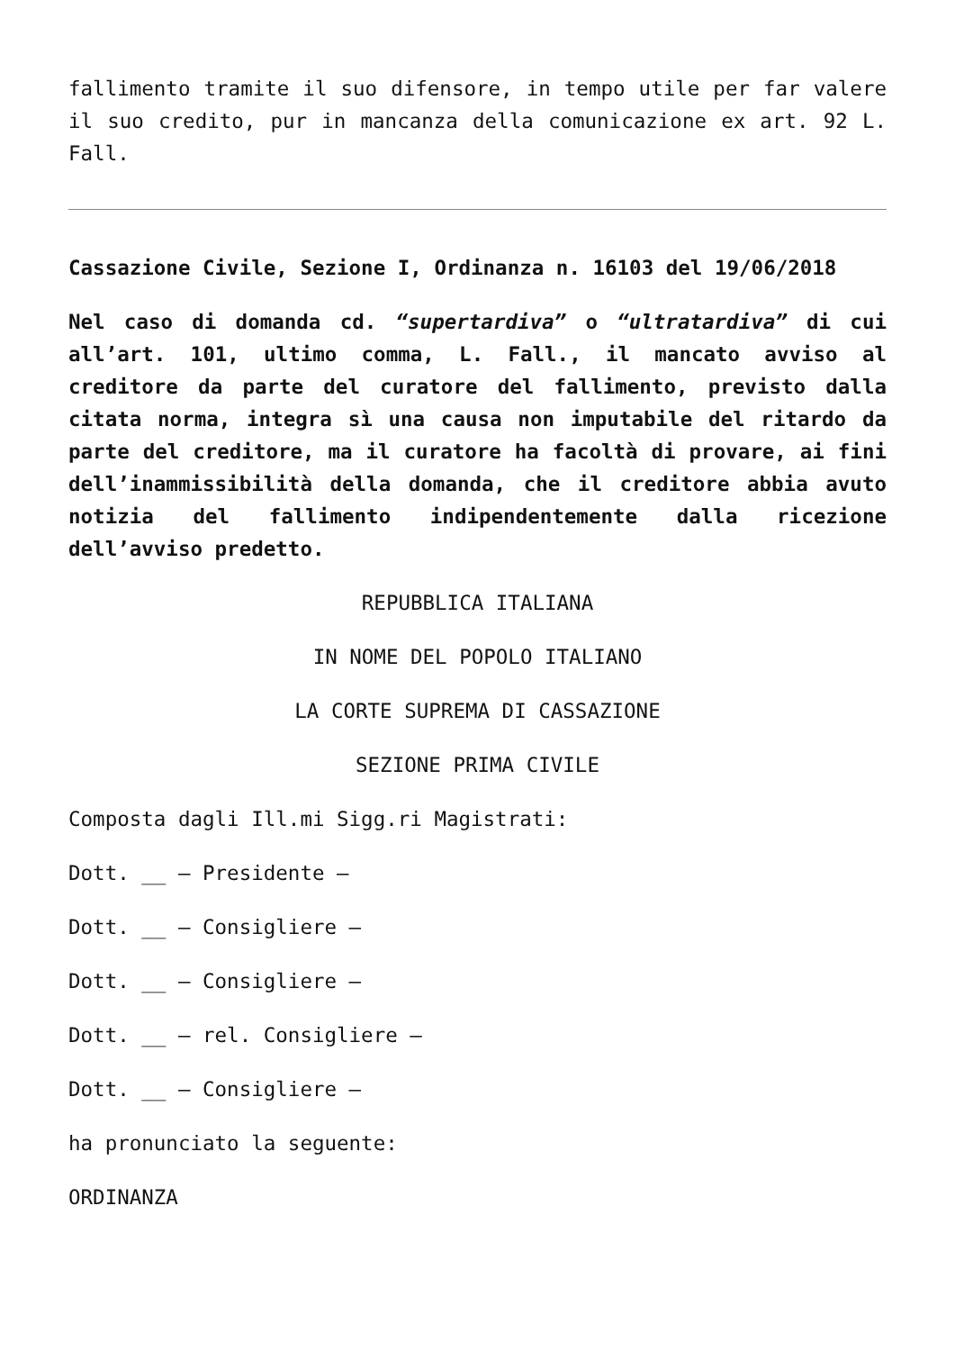fallimento tramite il suo difensore, in tempo utile per far valere il suo credito, pur in mancanza della comunicazione ex art. 92 L. Fall.
Cassazione Civile, Sezione I, Ordinanza n. 16103 del 19/06/2018
Nel caso di domanda cd. “supertardiva” o “ultratardiva” di cui all’art. 101, ultimo comma, L. Fall., il mancato avviso al creditore da parte del curatore del fallimento, previsto dalla citata norma, integra sì una causa non imputabile del ritardo da parte del creditore, ma il curatore ha facoltà di provare, ai fini dell’inammissibilità della domanda, che il creditore abbia avuto notizia del fallimento indipendentemente dalla ricezione dell’avviso predetto.
REPUBBLICA ITALIANA
IN NOME DEL POPOLO ITALIANO
LA CORTE SUPREMA DI CASSAZIONE
SEZIONE PRIMA CIVILE
Composta dagli Ill.mi Sigg.ri Magistrati:
Dott. __ – Presidente –
Dott. __ – Consigliere –
Dott. __ – Consigliere –
Dott. __ – rel. Consigliere –
Dott. __ – Consigliere –
ha pronunciato la seguente:
ORDINANZA